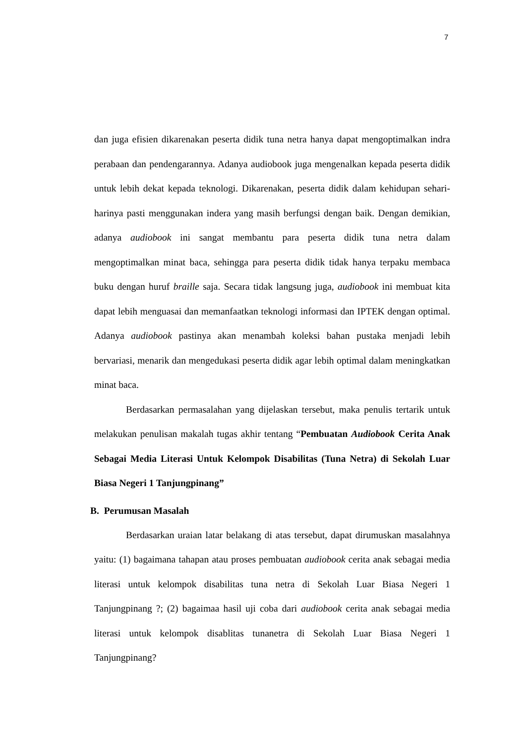7
dan juga efisien dikarenakan peserta didik tuna netra hanya dapat mengoptimalkan indra perabaan dan pendengarannya. Adanya audiobook juga mengenalkan kepada peserta didik untuk lebih dekat kepada teknologi. Dikarenakan, peserta didik dalam kehidupan sehari-harinya pasti menggunakan indera yang masih berfungsi dengan baik. Dengan demikian, adanya audiobook ini sangat membantu para peserta didik tuna netra dalam mengoptimalkan minat baca, sehingga para peserta didik tidak hanya terpaku membaca buku dengan huruf braille saja. Secara tidak langsung juga, audiobook ini membuat kita dapat lebih menguasai dan memanfaatkan teknologi informasi dan IPTEK dengan optimal. Adanya audiobook pastinya akan menambah koleksi bahan pustaka menjadi lebih bervariasi, menarik dan mengedukasi peserta didik agar lebih optimal dalam meningkatkan minat baca.
Berdasarkan permasalahan yang dijelaskan tersebut, maka penulis tertarik untuk melakukan penulisan makalah tugas akhir tentang “Pembuatan Audiobook Cerita Anak Sebagai Media Literasi Untuk Kelompok Disabilitas (Tuna Netra) di Sekolah Luar Biasa Negeri 1 Tanjungpinang”
B. Perumusan Masalah
Berdasarkan uraian latar belakang di atas tersebut, dapat dirumuskan masalahnya yaitu: (1) bagaimana tahapan atau proses pembuatan audiobook cerita anak sebagai media literasi untuk kelompok disabilitas tuna netra di Sekolah Luar Biasa Negeri 1 Tanjungpinang ?; (2) bagaimaa hasil uji coba dari audiobook cerita anak sebagai media literasi untuk kelompok disablitas tunanetra di Sekolah Luar Biasa Negeri 1 Tanjungpinang?